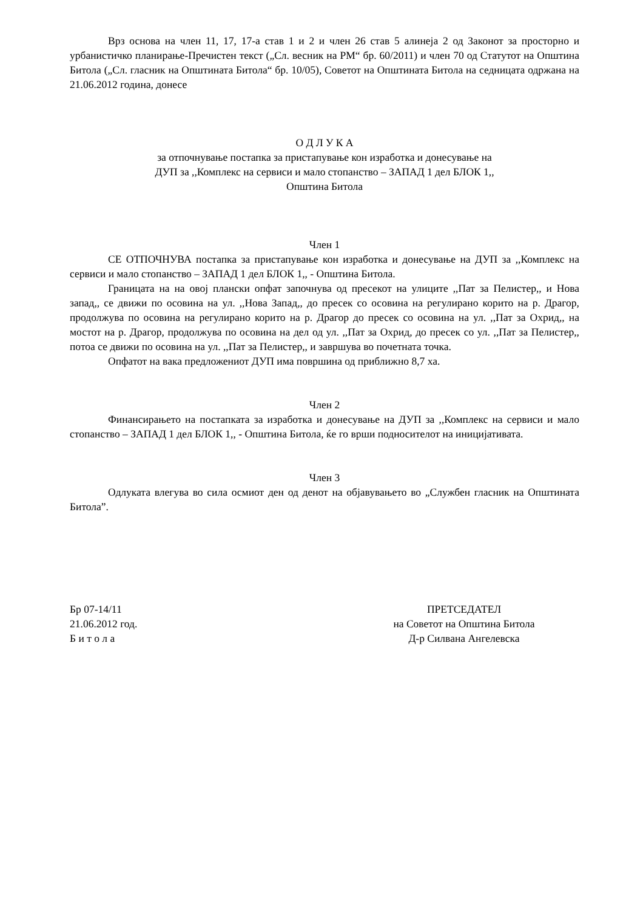Врз основа на член 11, 17, 17-а став 1 и 2 и член 26 став 5 алинеја 2 од Законот за просторно и урбанистичко планирање-Пречистен текст („Сл. весник на РМ“ бр. 60/2011) и член 70 од Статутот на Општина Битола („Сл. гласник на Општината Битола“ бр. 10/05), Советот на Општината Битола на седницата одржана на 21.06.2012 година, донесе
О Д Л У К А
за отпочнување постапка за пристапување кон изработка и донесување на
ДУП за ,,Комплекс на сервиси и мало стопанство – ЗАПАД 1 дел БЛОК 1,,
Општина Битола
Член 1
СЕ ОТПОЧНУВА постапка за пристапување кон изработка и донесување на ДУП за ,,Комплекс на сервиси и мало стопанство – ЗАПАД 1 дел БЛОК 1,, - Општина Битола.
Границата на на овој плански опфат започнува од пресекот на улиците ,,Пат за Пелистер,, и Нова запад,, се движи по осовина на ул. ,,Нова Запад,, до пресек со осовина на регулирано корито на р. Драгор, продолжува по осовина на регулирано корито на р. Драгор до пресек со осовина на ул. ,,Пат за Охрид,, на мостот на р. Драгор, продолжува по осовина на дел од ул. ,,Пат за Охрид, до пресек со ул. ,,Пат за Пелистер,, потоа се движи по осовина на ул. ,,Пат за Пелистер,, и завршува во почетната точка.
Опфатот на вака предложениот ДУП има површина од приближно 8,7 ха.
Член 2
Финансирањето на постапката за изработка и донесување на ДУП за ,,Комплекс на сервиси и мало стопанство – ЗАПАД 1 дел БЛОК 1,, - Општина Битола, ќе го врши подносителот на иницијативата.
Член 3
Одлуката влегува во сила осмиот ден од денот на објавувањето во „Службен гласник на Општината Битола”.
Бр 07-14/11
21.06.2012 год.
Б и т о л а
ПРЕТСЕДАТЕЛ
на Советот на Општина Битола
Д-р Силвана Ангелевска